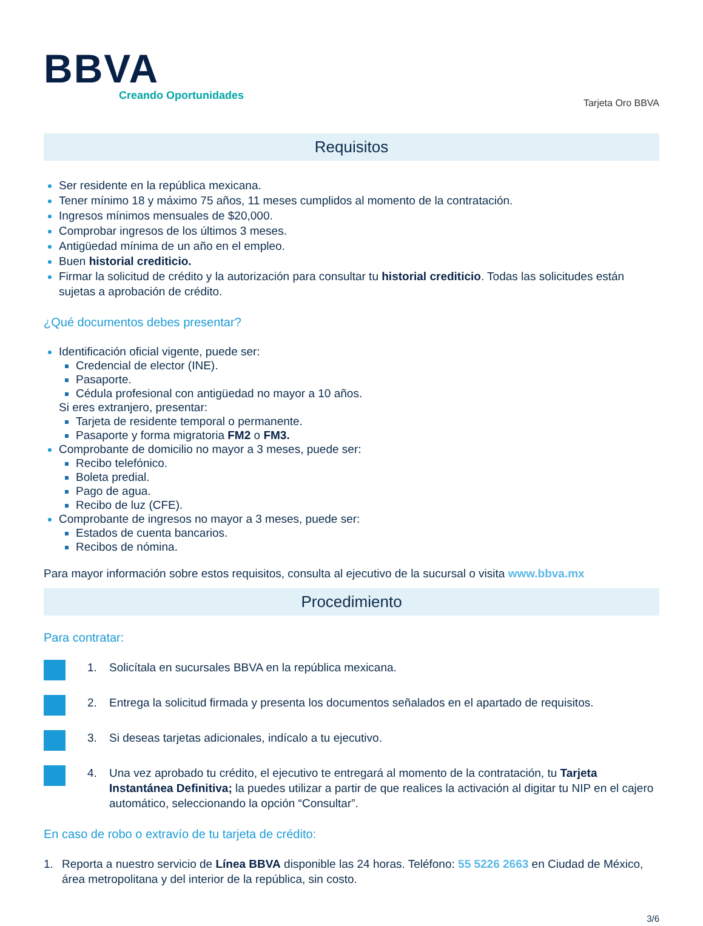BBVA
Creando Oportunidades
Tarjeta Oro BBVA
Requisitos
Ser residente en la república mexicana.
Tener mínimo 18 y máximo 75 años, 11 meses cumplidos al momento de la contratación.
Ingresos mínimos mensuales de $20,000.
Comprobar ingresos de los últimos 3 meses.
Antigüedad mínima de un año en el empleo.
Buen historial crediticio.
Firmar la solicitud de crédito y la autorización para consultar tu historial crediticio. Todas las solicitudes están sujetas a aprobación de crédito.
¿Qué documentos debes presentar?
Identificación oficial vigente, puede ser:
Credencial de elector (INE).
Pasaporte.
Cédula profesional con antigüedad no mayor a 10 años.
Si eres extranjero, presentar:
Tarjeta de residente temporal o permanente.
Pasaporte y forma migratoria FM2 o FM3.
Comprobante de domicilio no mayor a 3 meses, puede ser:
Recibo telefónico.
Boleta predial.
Pago de agua.
Recibo de luz (CFE).
Comprobante de ingresos no mayor a 3 meses, puede ser:
Estados de cuenta bancarios.
Recibos de nómina.
Para mayor información sobre estos requisitos, consulta al ejecutivo de la sucursal o visita www.bbva.mx
Procedimiento
Para contratar:
1. Solicítala en sucursales BBVA en la república mexicana.
2. Entrega la solicitud firmada y presenta los documentos señalados en el apartado de requisitos.
3. Si deseas tarjetas adicionales, indícalo a tu ejecutivo.
4. Una vez aprobado tu crédito, el ejecutivo te entregará al momento de la contratación, tu Tarjeta Instantánea Definitiva; la puedes utilizar a partir de que realices la activación al digitar tu NIP en el cajero automático, seleccionando la opción “Consultar”.
En caso de robo o extravío de tu tarjeta de crédito:
1. Reporta a nuestro servicio de Línea BBVA disponible las 24 horas. Teléfono: 55 5226 2663 en Ciudad de México, área metropolitana y del interior de la república, sin costo.
3/6